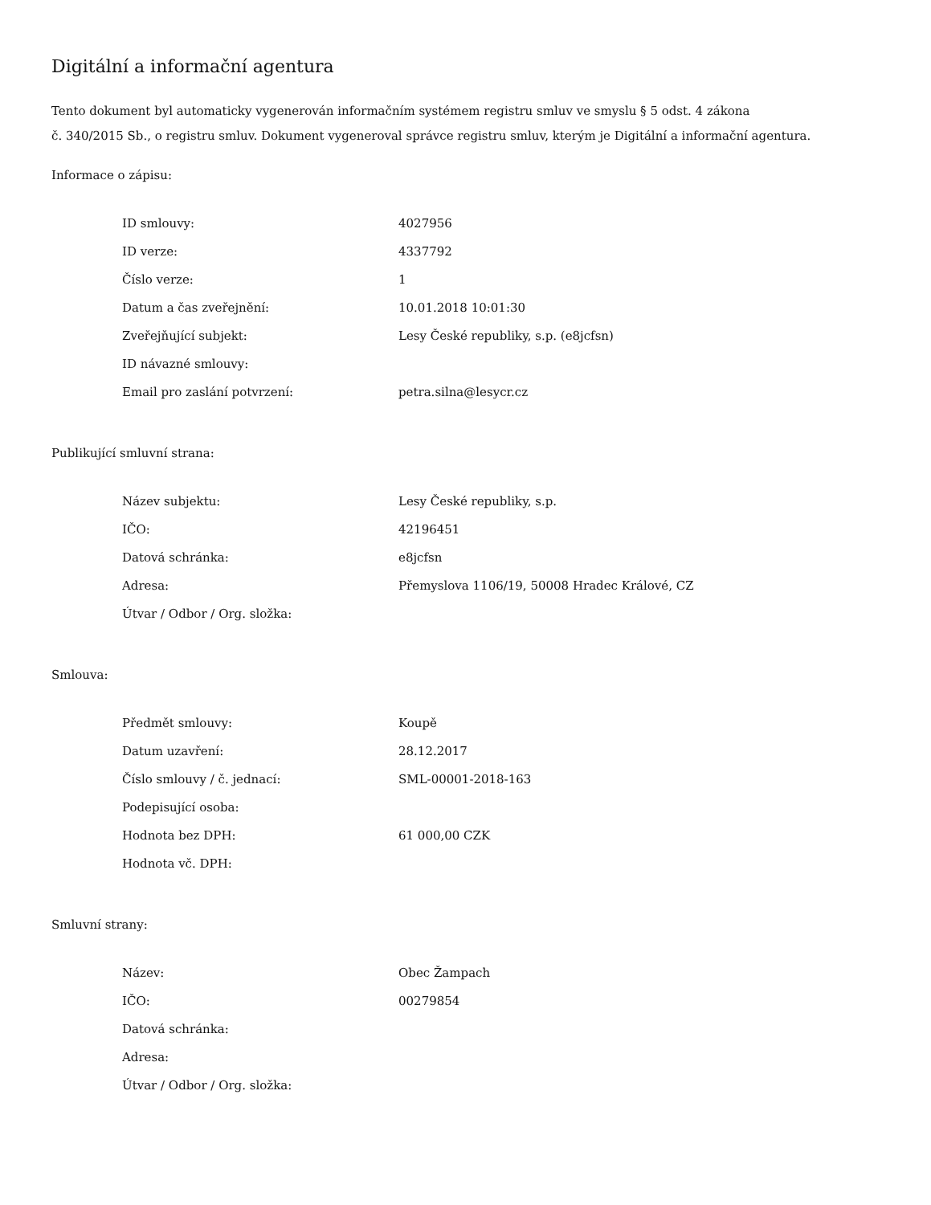Digitální a informační agentura
Tento dokument byl automaticky vygenerován informačním systémem registru smluv ve smyslu § 5 odst. 4 zákona
č. 340/2015 Sb., o registru smluv. Dokument vygeneroval správce registru smluv, kterým je Digitální a informační agentura.
Informace o zápisu:
| ID smlouvy: | 4027956 |
| ID verze: | 4337792 |
| Číslo verze: | 1 |
| Datum a čas zveřejnění: | 10.01.2018 10:01:30 |
| Zveřejňující subjekt: | Lesy České republiky, s.p. (e8jcfsn) |
| ID návazné smlouvy: | |
| Email pro zaslání potvrzení: | petra.silna@lesycr.cz |
Publikující smluvní strana:
| Název subjektu: | Lesy České republiky, s.p. |
| IČO: | 42196451 |
| Datová schránka: | e8jcfsn |
| Adresa: | Přemyslova 1106/19, 50008 Hradec Králové, CZ |
| Útvar / Odbor / Org. složka: | |
Smlouva:
| Předmět smlouvy: | Koupě |
| Datum uzavření: | 28.12.2017 |
| Číslo smlouvy / č. jednací: | SML-00001-2018-163 |
| Podepisující osoba: | |
| Hodnota bez DPH: | 61 000,00 CZK |
| Hodnota vč. DPH: | |
Smluvní strany:
| Název: | Obec Žampach |
| IČO: | 00279854 |
| Datová schránka: | |
| Adresa: | |
| Útvar / Odbor / Org. složka: | |